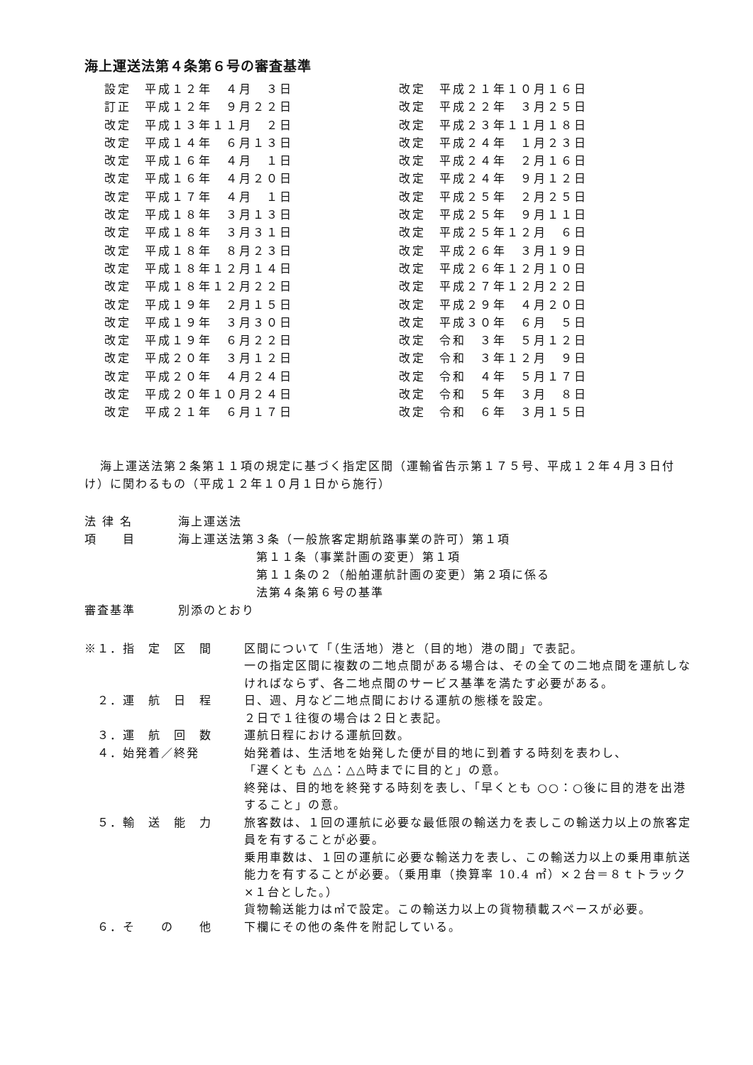海上運送法第４条第６号の審査基準
設定　平成１２年　４月　３日 訂正　平成１２年　９月２２日 改定　平成１３年１１月　２日 改定　平成１４年　６月１３日 改定　平成１６年　４月　１日 改定　平成１６年　４月２０日 改定　平成１７年　４月　１日 改定　平成１８年　３月１３日 改定　平成１８年　３月３１日 改定　平成１８年　８月２３日 改定　平成１８年１２月１４日 改定　平成１８年１２月２２日 改定　平成１９年　２月１５日 改定　平成１９年　３月３０日 改定　平成１９年　６月２２日 改定　平成２０年　３月１２日 改定　平成２０年　４月２４日 改定　平成２０年１０月２４日 改定　平成２１年　６月１７日
改定　平成２１年１０月１６日 改定　平成２２年　３月２５日 改定　平成２３年１１月１８日 改定　平成２４年　１月２３日 改定　平成２４年　２月１６日 改定　平成２４年　９月１２日 改定　平成２５年　２月２５日 改定　平成２５年　９月１１日 改定　平成２５年１２月　６日 改定　平成２６年　３月１９日 改定　平成２６年１２月１０日 改定　平成２７年１２月２２日 改定　平成２９年　４月２０日 改定　平成３０年　６月　５日 改定　令和　３年　５月１２日 改定　令和　３年１２月　９日 改定　令和　４年　５月１７日 改定　令和　５年　３月　８日 改定　令和　６年　３月１５日
海上運送法第２条第１１項の規定に基づく指定区間（運輸省告示第１７５号、平成１２年４月３日付け）に関わるもの（平成１２年１０月１日から施行）
| 法 律 名 | 海上運送法 |
| 項 目 | 海上運送法第３条（一般旅客定期航路事業の許可）第１項 第１１条（事業計画の変更）第１項 第１１条の２（船舶運航計画の変更）第２項に係る 法第４条第６号の基準 |
| 審査基準 | 別添のとおり |
| ※１．指 定 区 間 | 区間について「（生活地）港と（目的地）港の間」で表記。 一の指定区間に複数の二地点間がある場合は、その全ての二地点間を運航しなければならず、各二地点間のサービス基準を満たす必要がある。 |
| ２．運 航 日 程 | 日、週、月など二地点間における運航の態様を設定。 ２日で１往復の場合は２日と表記。 |
| ３．運 航 回 数 | 運航日程における運航回数。 |
| ４．始発着／終発 | 始発着は、生活地を始発した便が目的地に到着する時刻を表わし、 「遅くとも △△：△△時までに目的と」の意。 終発は、目的地を終発する時刻を表し、「早くとも ○○：○後に目的港を出港すること」の意。 |
| ５．輸 送 能 力 | 旅客数は、１回の運航に必要な最低限の輸送力を表しこの輸送力以上の旅客定員を有することが必要。 乗用車数は、１回の運航に必要な輸送力を表し、この輸送力以上の乗用車航送能力を有することが必要。（乗用車（換算率 10.4 ㎡）×２台＝８ｔトラック×１台とした。） 貨物輸送能力は㎥で設定。この輸送力以上の貨物積載スペースが必要。 |
| ６．そ の 他 | 下欄にその他の条件を附記している。 |